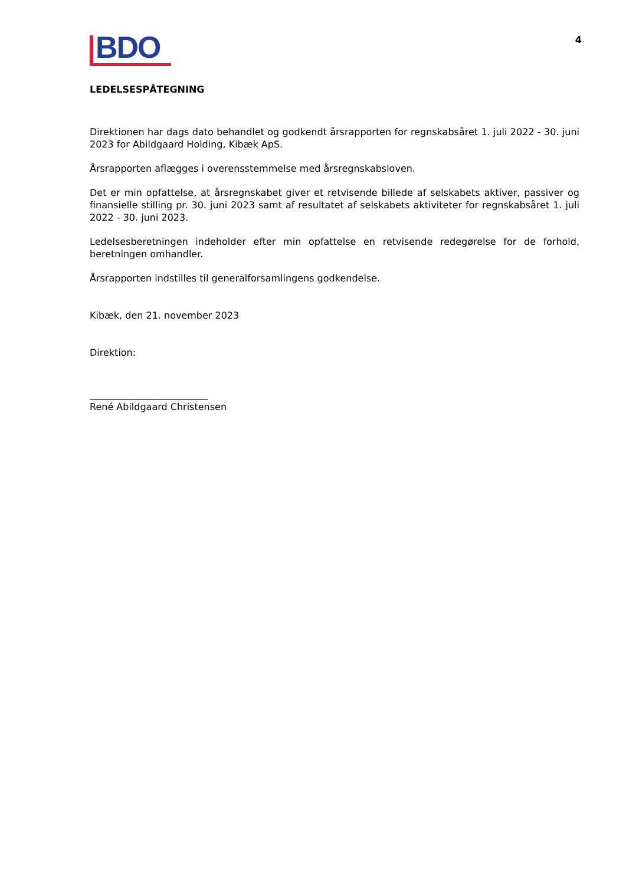BDO
4
LEDELSESPÅTEGNING
Direktionen har dags dato behandlet og godkendt årsrapporten for regnskabsåret 1. juli 2022 - 30. juni 2023 for Abildgaard Holding, Kibæk ApS.
Årsrapporten aflægges i overensstemmelse med årsregnskabsloven.
Det er min opfattelse, at årsregnskabet giver et retvisende billede af selskabets aktiver, passiver og finansielle stilling pr. 30. juni 2023 samt af resultatet af selskabets aktiviteter for regnskabsåret 1. juli 2022 - 30. juni 2023.
Ledelsesberetningen indeholder efter min opfattelse en retvisende redegørelse for de forhold, beretningen omhandler.
Årsrapporten indstilles til generalforsamlingens godkendelse.
Kibæk, den 21. november 2023
Direktion:
_________________________
René Abildgaard Christensen